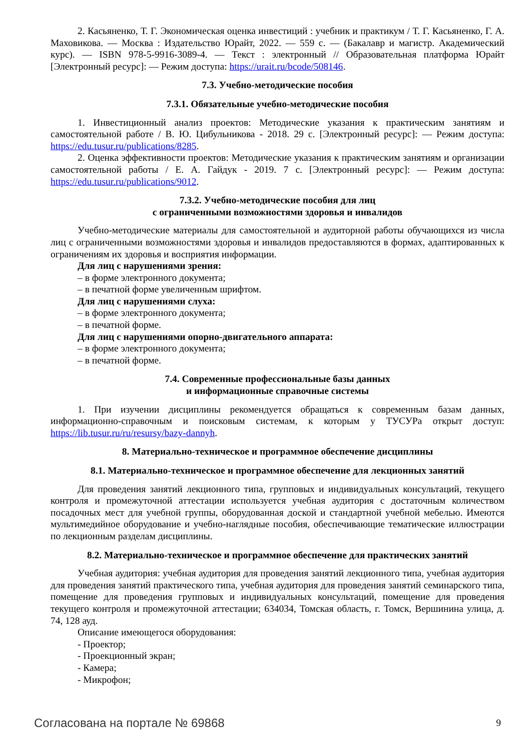2. Касьяненко, Т. Г. Экономическая оценка инвестиций : учебник и практикум / Т. Г. Касьяненко, Г. А. Маховикова. — Москва : Издательство Юрайт, 2022. — 559 с. — (Бакалавр и магистр. Академический курс). — ISBN 978-5-9916-3089-4. — Текст : электронный // Образовательная платформа Юрайт [Электронный ресурс]: — Режим доступа: https://urait.ru/bcode/508146.
7.3. Учебно-методические пособия
7.3.1. Обязательные учебно-методические пособия
1. Инвестиционный анализ проектов: Методические указания к практическим занятиям и самостоятельной работе / В. Ю. Цибульникова - 2018. 29 с. [Электронный ресурс]: — Режим доступа: https://edu.tusur.ru/publications/8285.
2. Оценка эффективности проектов: Методические указания к практическим занятиям и организации самостоятельной работы / Е. А. Гайдук - 2019. 7 с. [Электронный ресурс]: — Режим доступа: https://edu.tusur.ru/publications/9012.
7.3.2. Учебно-методические пособия для лиц
с ограниченными возможностями здоровья и инвалидов
Учебно-методические материалы для самостоятельной и аудиторной работы обучающихся из числа лиц с ограниченными возможностями здоровья и инвалидов предоставляются в формах, адаптированных к ограничениям их здоровья и восприятия информации.
Для лиц с нарушениями зрения:
– в форме электронного документа;
– в печатной форме увеличенным шрифтом.
Для лиц с нарушениями слуха:
– в форме электронного документа;
– в печатной форме.
Для лиц с нарушениями опорно-двигательного аппарата:
– в форме электронного документа;
– в печатной форме.
7.4. Современные профессиональные базы данных
и информационные справочные системы
1. При изучении дисциплины рекомендуется обращаться к современным базам данных, информационно-справочным и поисковым системам, к которым у ТУСУРа открыт доступ: https://lib.tusur.ru/ru/resursy/bazy-dannyh.
8. Материально-техническое и программное обеспечение дисциплины
8.1. Материально-техническое и программное обеспечение для лекционных занятий
Для проведения занятий лекционного типа, групповых и индивидуальных консультаций, текущего контроля и промежуточной аттестации используется учебная аудитория с достаточным количеством посадочных мест для учебной группы, оборудованная доской и стандартной учебной мебелью. Имеются мультимедийное оборудование и учебно-наглядные пособия, обеспечивающие тематические иллюстрации по лекционным разделам дисциплины.
8.2. Материально-техническое и программное обеспечение для практических занятий
Учебная аудитория: учебная аудитория для проведения занятий лекционного типа, учебная аудитория для проведения занятий практического типа, учебная аудитория для проведения занятий семинарского типа, помещение для проведения групповых и индивидуальных консультаций, помещение для проведения текущего контроля и промежуточной аттестации; 634034, Томская область, г. Томск, Вершинина улица, д. 74, 128 ауд.
Описание имеющегося оборудования:
- Проектор;
- Проекционный экран;
- Камера;
- Микрофон;
Согласована на портале № 69868 9